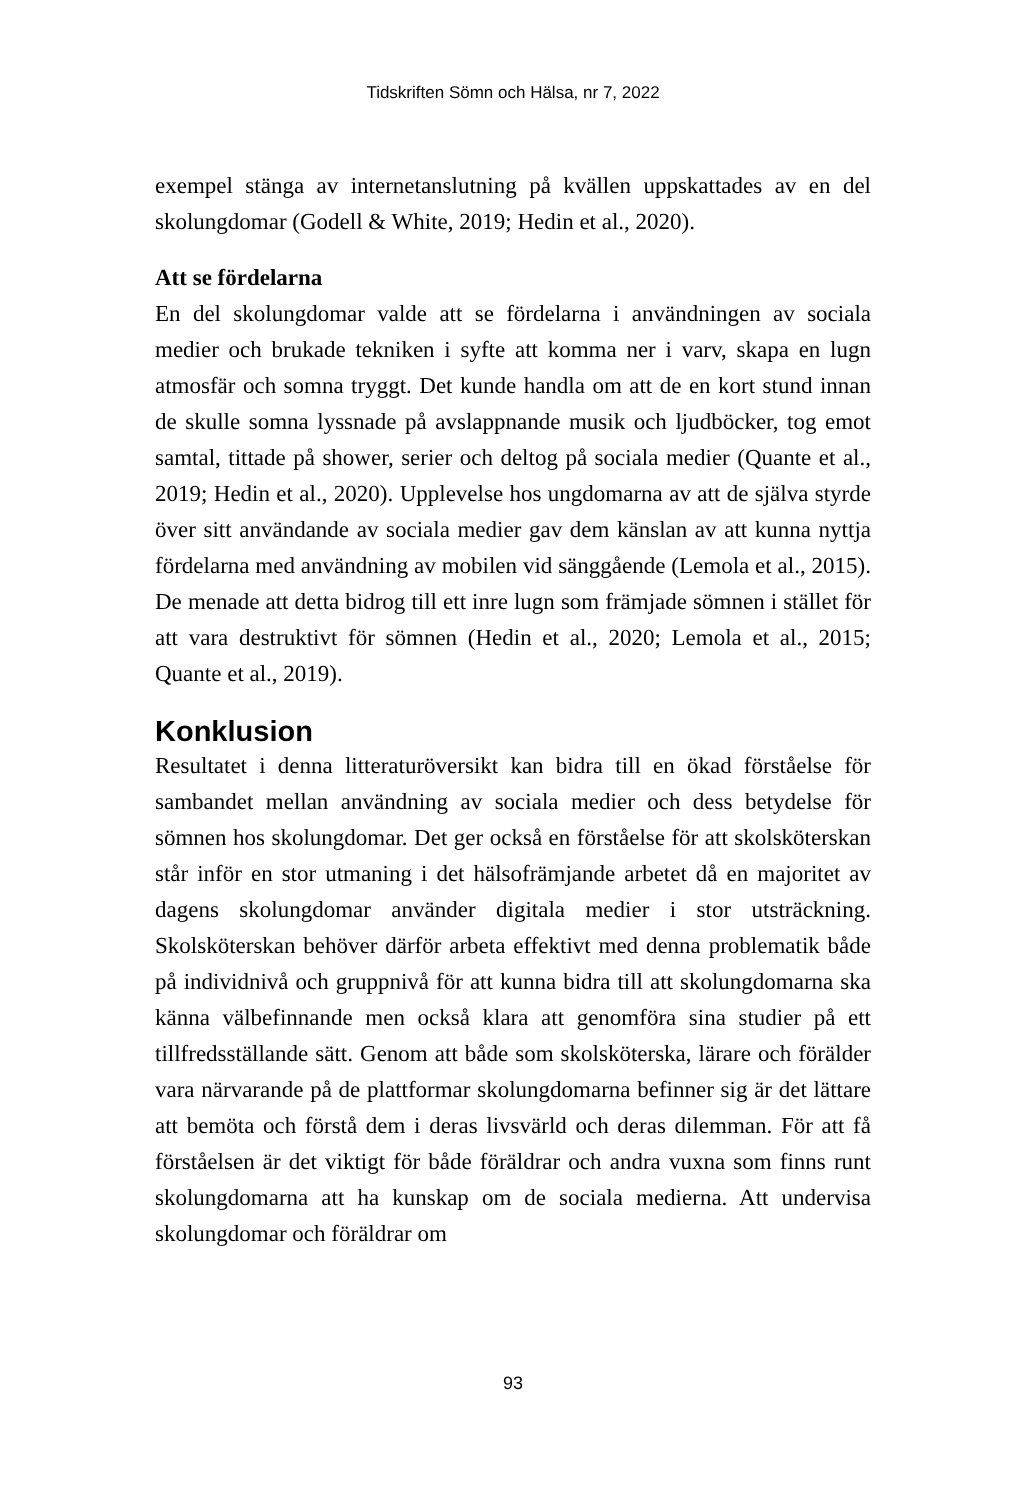Tidskriften Sömn och Hälsa, nr 7, 2022
exempel stänga av internetanslutning på kvällen uppskattades av en del skolungdomar (Godell & White, 2019; Hedin et al., 2020).
Att se fördelarna
En del skolungdomar valde att se fördelarna i användningen av sociala medier och brukade tekniken i syfte att komma ner i varv, skapa en lugn atmosfär och somna tryggt. Det kunde handla om att de en kort stund innan de skulle somna lyssnade på avslappnande musik och ljudböcker, tog emot samtal, tittade på shower, serier och deltog på sociala medier (Quante et al., 2019; Hedin et al., 2020). Upplevelse hos ungdomarna av att de själva styrde över sitt användande av sociala medier gav dem känslan av att kunna nyttja fördelarna med användning av mobilen vid sänggående (Lemola et al., 2015). De menade att detta bidrog till ett inre lugn som främjade sömnen i stället för att vara destruktivt för sömnen (Hedin et al., 2020; Lemola et al., 2015; Quante et al., 2019).
Konklusion
Resultatet i denna litteraturöversikt kan bidra till en ökad förståelse för sambandet mellan användning av sociala medier och dess betydelse för sömnen hos skolungdomar. Det ger också en förståelse för att skolsköterskan står inför en stor utmaning i det hälsofrämjande arbetet då en majoritet av dagens skolungdomar använder digitala medier i stor utsträckning. Skolsköterskan behöver därför arbeta effektivt med denna problematik både på individnivå och gruppnivå för att kunna bidra till att skolungdomarna ska känna välbefinnande men också klara att genomföra sina studier på ett tillfredsställande sätt. Genom att både som skolsköterska, lärare och förälder vara närvarande på de plattformar skolungdomarna befinner sig är det lättare att bemöta och förstå dem i deras livsvärld och deras dilemman. För att få förståelsen är det viktigt för både föräldrar och andra vuxna som finns runt skolungdomarna att ha kunskap om de sociala medierna. Att undervisa skolungdomar och föräldrar om
93